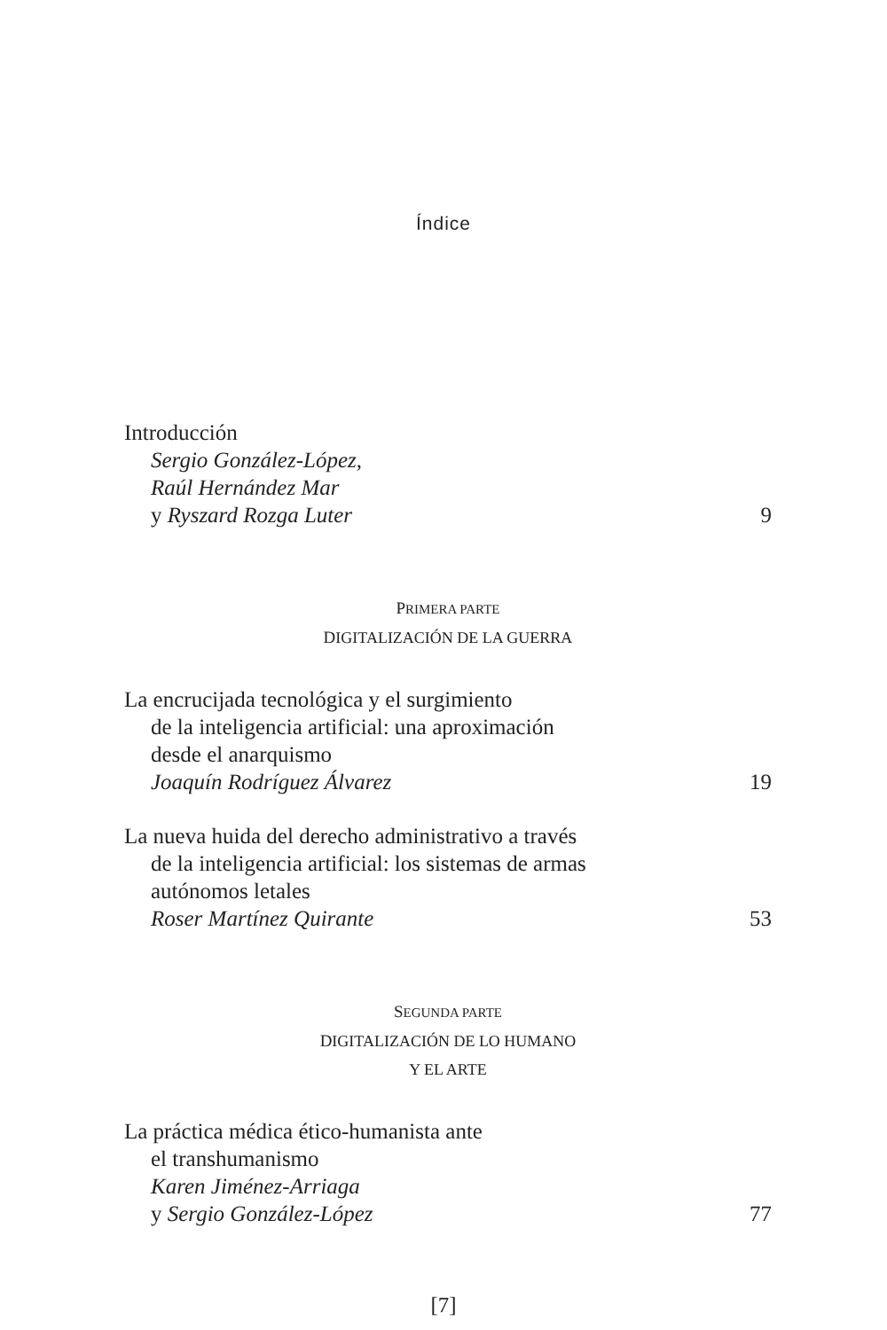Índice
Introducción
Sergio González-López,
Raúl Hernández Mar
y Ryszard Rozga Luter
9
PRIMERA PARTE
DIGITALIZACIÓN DE LA GUERRA
La encrucijada tecnológica y el surgimiento
de la inteligencia artificial: una aproximación
desde el anarquismo
Joaquín Rodríguez Álvarez
19
La nueva huida del derecho administrativo a través
de la inteligencia artificial: los sistemas de armas
autónomos letales
Roser Martínez Quirante
53
SEGUNDA PARTE
DIGITALIZACIÓN DE LO HUMANO
Y EL ARTE
La práctica médica ético-humanista ante
el transhumanismo
Karen Jiménez-Arriaga
y Sergio González-López
77
[7]